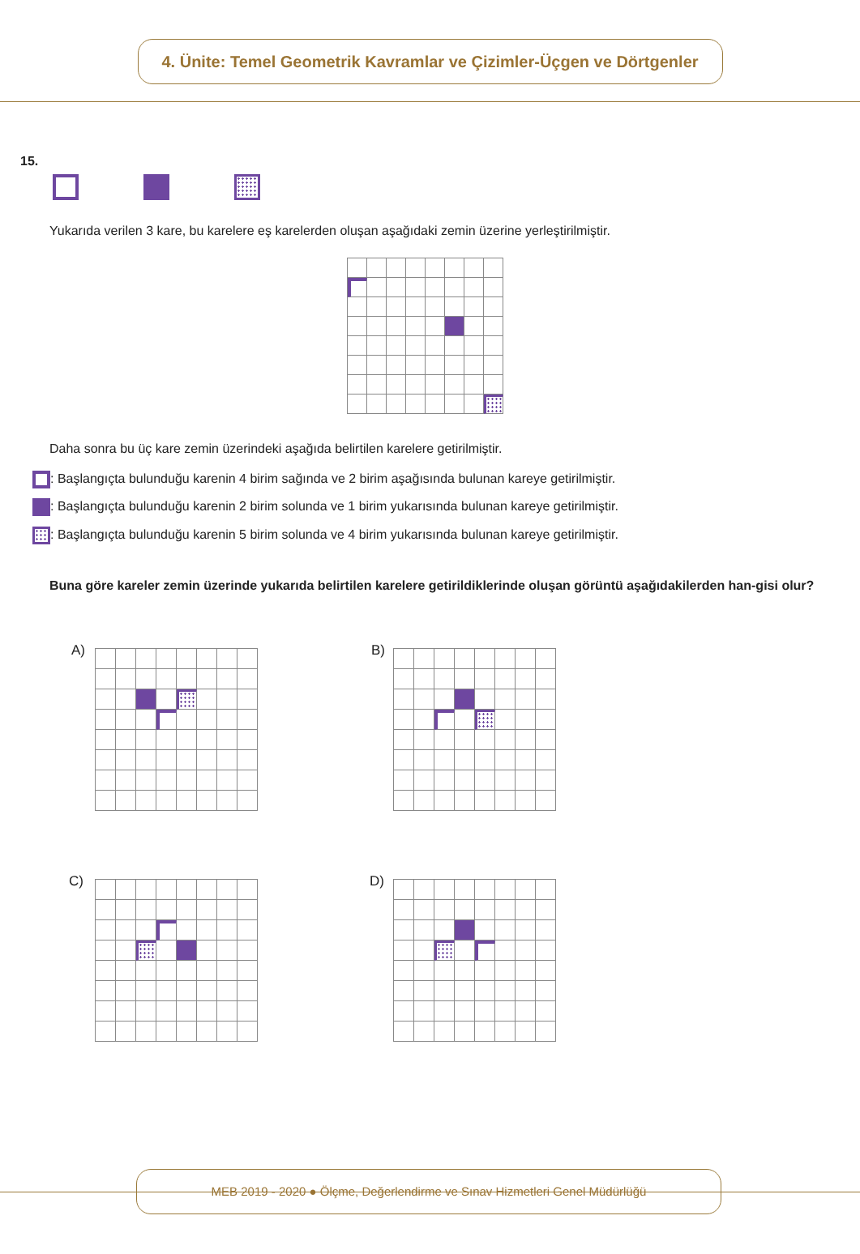4. Ünite: Temel Geometrik Kavramlar ve Çizimler-Üçgen ve Dörtgenler
15.
Yukarıda verilen 3 kare, bu karelere eş karelerden oluşan aşağıdaki zemin üzerine yerleştirilmiştir.
Daha sonra bu üç kare zemin üzerindeki aşağıda belirtilen karelere getirilmiştir.
: Başlangıçta bulunduğu karenin 4 birim sağında ve 2 birim aşağısında bulunan kareye getirilmiştir.
: Başlangıçta bulunduğu karenin 2 birim solunda ve 1 birim yukarısında bulunan kareye getirilmiştir.
: Başlangıçta bulunduğu karenin 5 birim solunda ve 4 birim yukarısında bulunan kareye getirilmiştir.
Buna göre kareler zemin üzerinde yukarıda belirtilen karelere getirildiklerinde oluşan görüntü aşağıdakilerden han-gisi olur?
A) B)
C) D)
MEB 2019 - 2020 ● Ölçme, Değerlendirme ve Sınav Hizmetleri Genel Müdürlüğü